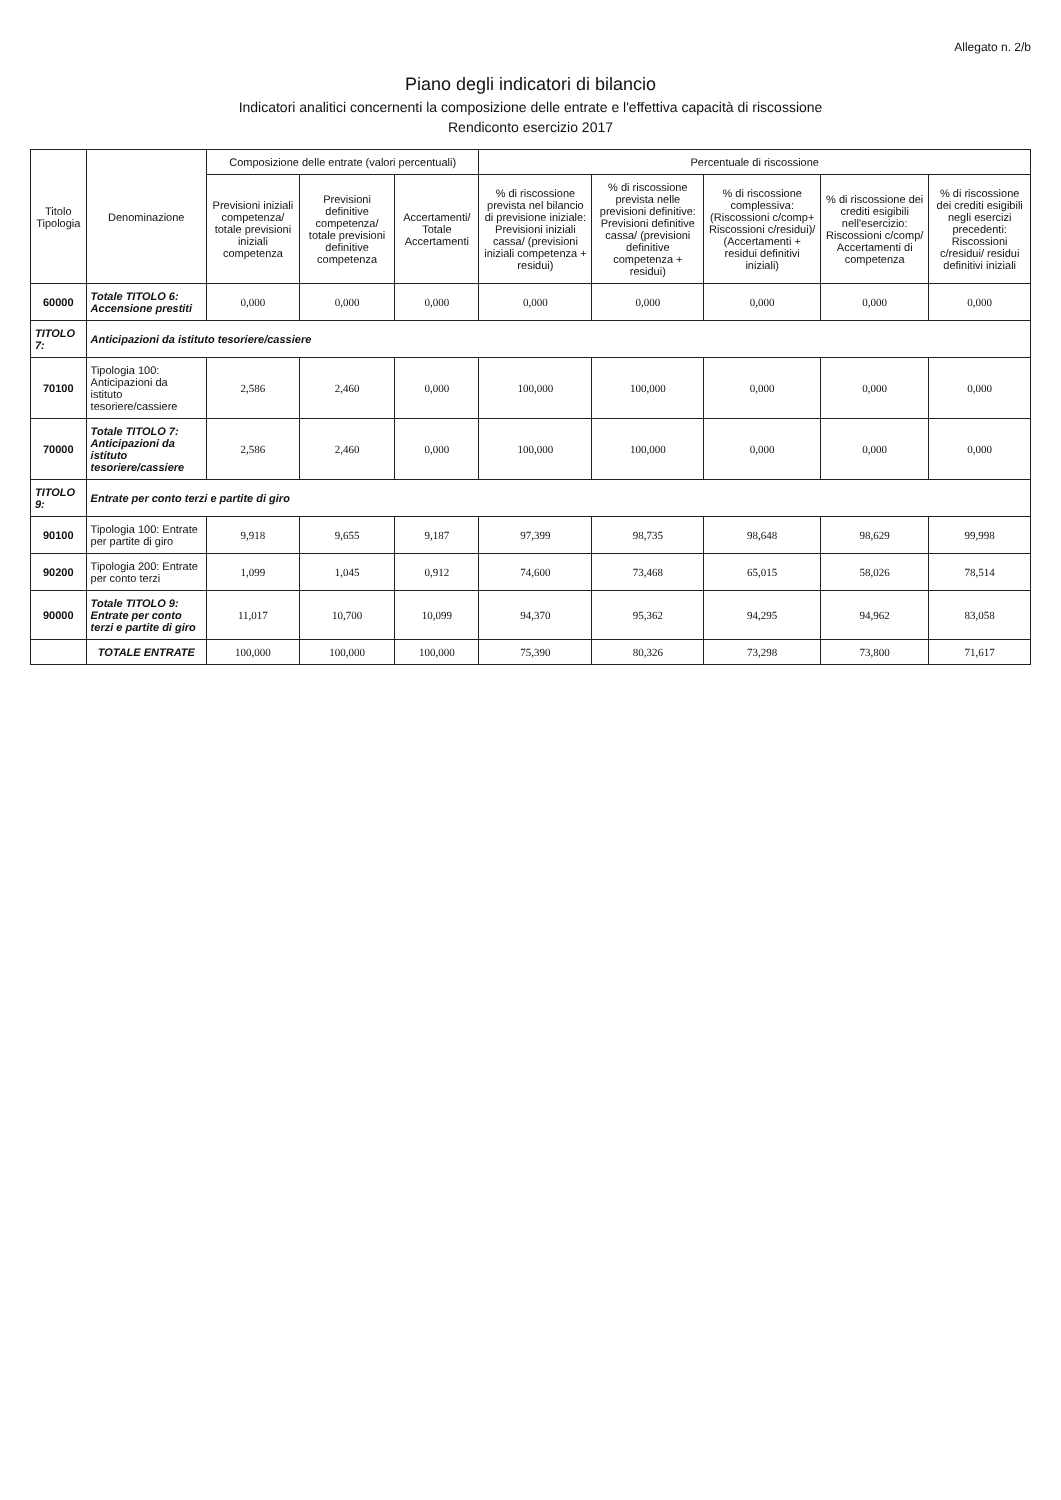Allegato n. 2/b
Piano degli indicatori di bilancio
Indicatori analitici concernenti la composizione delle entrate e l'effettiva capacità di riscossione
Rendiconto esercizio 2017
| Titolo Tipologia | Denominazione | Composizione delle entrate (valori percentuali) | | | Percentuale di riscossione | | | | |
| --- | --- | --- | --- | --- | --- | --- | --- | --- | --- |
| | | Previsioni iniziali competenza/ totale previsioni iniziali competenza | Previsioni definitive competenza/ totale previsioni definitive competenza | Accertamenti/ Totale Accertamenti | % di riscossione prevista nel bilancio di previsione iniziale: Previsioni iniziali cassa/ (previsioni iniziali competenza + residui) | % di riscossione prevista nelle previsioni definitive: Previsioni definitive cassa/ (previsioni definitive competenza + residui) | % di riscossione complessiva: (Riscossioni c/comp+ Riscossioni c/residui)/ (Accertamenti + residui definitivi iniziali) | % di riscossione dei crediti esigibili nell'esercizio: Riscossioni c/comp/ Accertamenti di competenza | % di riscossione dei crediti esigibili negli esercizi precedenti: Riscossioni c/residui/ residui definitivi iniziali |
| 60000 | Totale TITOLO 6: Accensione prestiti | 0,000 | 0,000 | 0,000 | 0,000 | 0,000 | 0,000 | 0,000 | 0,000 |
| TITOLO 7: | Anticipazioni da istituto tesoriere/cassiere | | | | | | | | |
| 70100 | Tipologia 100: Anticipazioni da istituto tesoriere/cassiere | 2,586 | 2,460 | 0,000 | 100,000 | 100,000 | 0,000 | 0,000 | 0,000 |
| 70000 | Totale TITOLO 7: Anticipazioni da istituto tesoriere/cassiere | 2,586 | 2,460 | 0,000 | 100,000 | 100,000 | 0,000 | 0,000 | 0,000 |
| TITOLO 9: | Entrate per conto terzi e partite di giro | | | | | | | | |
| 90100 | Tipologia 100: Entrate per partite di giro | 9,918 | 9,655 | 9,187 | 97,399 | 98,735 | 98,648 | 98,629 | 99,998 |
| 90200 | Tipologia 200: Entrate per conto terzi | 1,099 | 1,045 | 0,912 | 74,600 | 73,468 | 65,015 | 58,026 | 78,514 |
| 90000 | Totale TITOLO 9: Entrate per conto terzi e partite di giro | 11,017 | 10,700 | 10,099 | 94,370 | 95,362 | 94,295 | 94,962 | 83,058 |
| | TOTALE ENTRATE | 100,000 | 100,000 | 100,000 | 75,390 | 80,326 | 73,298 | 73,800 | 71,617 |